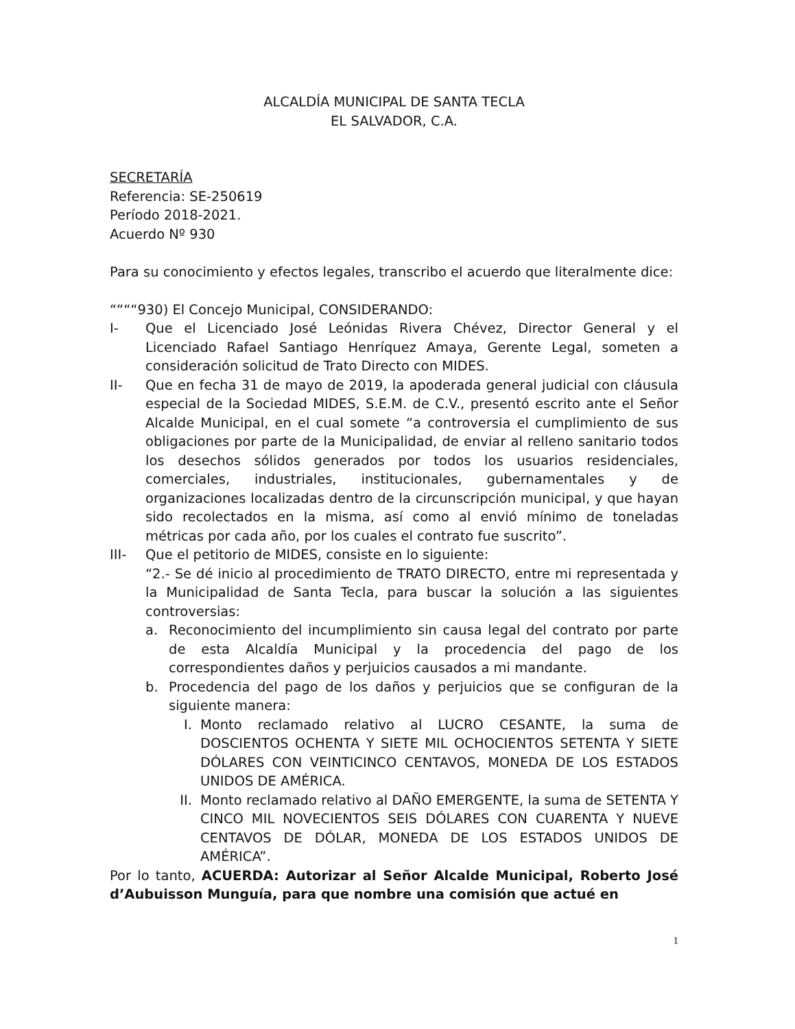ALCALDÍA MUNICIPAL DE SANTA TECLA
EL SALVADOR, C.A.
SECRETARÍA
Referencia: SE-250619
Período 2018-2021.
Acuerdo Nº 930
Para su conocimiento y efectos legales, transcribo el acuerdo que literalmente dice:
““““930) El Concejo Municipal, CONSIDERANDO:
I- Que el Licenciado José Leónidas Rivera Chévez, Director General y el Licenciado Rafael Santiago Henríquez Amaya, Gerente Legal, someten a consideración solicitud de Trato Directo con MIDES.
II- Que en fecha 31 de mayo de 2019, la apoderada general judicial con cláusula especial de la Sociedad MIDES, S.E.M. de C.V., presentó escrito ante el Señor Alcalde Municipal, en el cual somete “a controversia el cumplimiento de sus obligaciones por parte de la Municipalidad, de enviar al relleno sanitario todos los desechos sólidos generados por todos los usuarios residenciales, comerciales, industriales, institucionales, gubernamentales y de organizaciones localizadas dentro de la circunscripción municipal, y que hayan sido recolectados en la misma, así como al envió mínimo de toneladas métricas por cada año, por los cuales el contrato fue suscrito”.
III- Que el petitorio de MIDES, consiste en lo siguiente:
“2.- Se dé inicio al procedimiento de TRATO DIRECTO, entre mi representada y la Municipalidad de Santa Tecla, para buscar la solución a las siguientes controversias:
a. Reconocimiento del incumplimiento sin causa legal del contrato por parte de esta Alcaldía Municipal y la procedencia del pago de los correspondientes daños y perjuicios causados a mi mandante.
b. Procedencia del pago de los daños y perjuicios que se configuran de la siguiente manera:
I. Monto reclamado relativo al LUCRO CESANTE, la suma de DOSCIENTOS OCHENTA Y SIETE MIL OCHOCIENTOS SETENTA Y SIETE DÓLARES CON VEINTICINCO CENTAVOS, MONEDA DE LOS ESTADOS UNIDOS DE AMÉRICA.
II. Monto reclamado relativo al DAÑO EMERGENTE, la suma de SETENTA Y CINCO MIL NOVECIENTOS SEIS DÓLARES CON CUARENTA Y NUEVE CENTAVOS DE DÓLAR, MONEDA DE LOS ESTADOS UNIDOS DE AMÉRICA”.
Por lo tanto, ACUERDA: Autorizar al Señor Alcalde Municipal, Roberto José d’Aubuisson Munguía, para que nombre una comisión que actué en
1